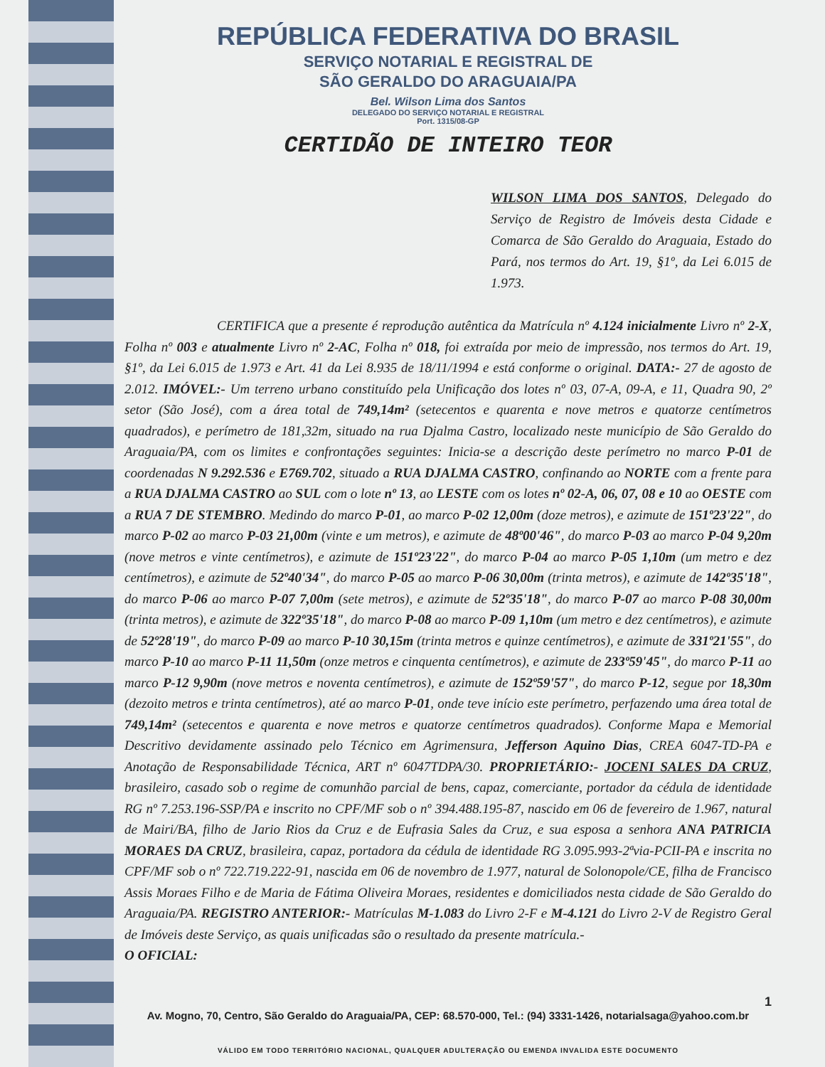REPÚBLICA FEDERATIVA DO BRASIL
SERVIÇO NOTARIAL E REGISTRAL DE
SÃO GERALDO DO ARAGUAIA/PA
Bel. Wilson Lima dos Santos
DELEGADO DO SERVIÇO NOTARIAL E REGISTRAL
Port. 1315/08-GP
CERTIDÃO DE INTEIRO TEOR
WILSON LIMA DOS SANTOS, Delegado do Serviço de Registro de Imóveis desta Cidade e Comarca de São Geraldo do Araguaia, Estado do Pará, nos termos do Art. 19, §1º, da Lei 6.015 de 1.973.
CERTIFICA que a presente é reprodução autêntica da Matrícula nº 4.124 inicialmente Livro nº 2-X, Folha nº 003 e atualmente Livro nº 2-AC, Folha nº 018, foi extraída por meio de impressão, nos termos do Art. 19, §1º, da Lei 6.015 de 1.973 e Art. 41 da Lei 8.935 de 18/11/1994 e está conforme o original. DATA:- 27 de agosto de 2.012. IMÓVEL:- Um terreno urbano constituído pela Unificação dos lotes nº 03, 07-A, 09-A, e 11, Quadra 90, 2º setor (São José), com a área total de 749,14m² (setecentos e quarenta e nove metros e quatorze centímetros quadrados), e perímetro de 181,32m, situado na rua Djalma Castro, localizado neste município de São Geraldo do Araguaia/PA, com os limites e confrontações seguintes: Inicia-se a descrição deste perímetro no marco P-01 de coordenadas N 9.292.536 e E769.702, situado a RUA DJALMA CASTRO, confinando ao NORTE com a frente para a RUA DJALMA CASTRO ao SUL com o lote nº 13, ao LESTE com os lotes nº 02-A, 06, 07, 08 e 10 ao OESTE com a RUA 7 DE STEMBRO. Medindo do marco P-01, ao marco P-02 12,00m (doze metros), e azimute de 151º23'22", do marco P-02 ao marco P-03 21,00m (vinte e um metros), e azimute de 48º00'46", do marco P-03 ao marco P-04 9,20m (nove metros e vinte centímetros), e azimute de 151º23'22", do marco P-04 ao marco P-05 1,10m (um metro e dez centímetros), e azimute de 52º40'34", do marco P-05 ao marco P-06 30,00m (trinta metros), e azimute de 142º35'18", do marco P-06 ao marco P-07 7,00m (sete metros), e azimute de 52º35'18", do marco P-07 ao marco P-08 30,00m (trinta metros), e azimute de 322º35'18", do marco P-08 ao marco P-09 1,10m (um metro e dez centímetros), e azimute de 52º28'19", do marco P-09 ao marco P-10 30,15m (trinta metros e quinze centímetros), e azimute de 331º21'55", do marco P-10 ao marco P-11 11,50m (onze metros e cinquenta centímetros), e azimute de 233º59'45", do marco P-11 ao marco P-12 9,90m (nove metros e noventa centímetros), e azimute de 152º59'57", do marco P-12, segue por 18,30m (dezoito metros e trinta centímetros), até ao marco P-01, onde teve início este perímetro, perfazendo uma área total de 749,14m² (setecentos e quarenta e nove metros e quatorze centímetros quadrados). Conforme Mapa e Memorial Descritivo devidamente assinado pelo Técnico em Agrimensura, Jefferson Aquino Dias, CREA 6047-TD-PA e Anotação de Responsabilidade Técnica, ART nº 6047TDPA/30. PROPRIETÁRIO:- JOCENI SALES DA CRUZ, brasileiro, casado sob o regime de comunhão parcial de bens, capaz, comerciante, portador da cédula de identidade RG nº 7.253.196-SSP/PA e inscrito no CPF/MF sob o nº 394.488.195-87, nascido em 06 de fevereiro de 1.967, natural de Mairi/BA, filho de Jario Rios da Cruz e de Eufrasia Sales da Cruz, e sua esposa a senhora ANA PATRICIA MORAES DA CRUZ, brasileira, capaz, portadora da cédula de identidade RG 3.095.993-2ªvia-PCII-PA e inscrita no CPF/MF sob o nº 722.719.222-91, nascida em 06 de novembro de 1.977, natural de Solonopole/CE, filha de Francisco Assis Moraes Filho e de Maria de Fátima Oliveira Moraes, residentes e domiciliados nesta cidade de São Geraldo do Araguaia/PA. REGISTRO ANTERIOR:- Matrículas M-1.083 do Livro 2-F e M-4.121 do Livro 2-V de Registro Geral de Imóveis deste Serviço, as quais unificadas são o resultado da presente matrícula.-
O OFICIAL:
1
Av. Mogno, 70, Centro, São Geraldo do Araguaia/PA, CEP: 68.570-000, Tel.: (94) 3331-1426, notarialsaga@yahoo.com.br
VÁLIDO EM TODO TERRITÓRIO NACIONAL, QUALQUER ADULTERAÇÃO OU EMENDA INVALIDA ESTE DOCUMENTO